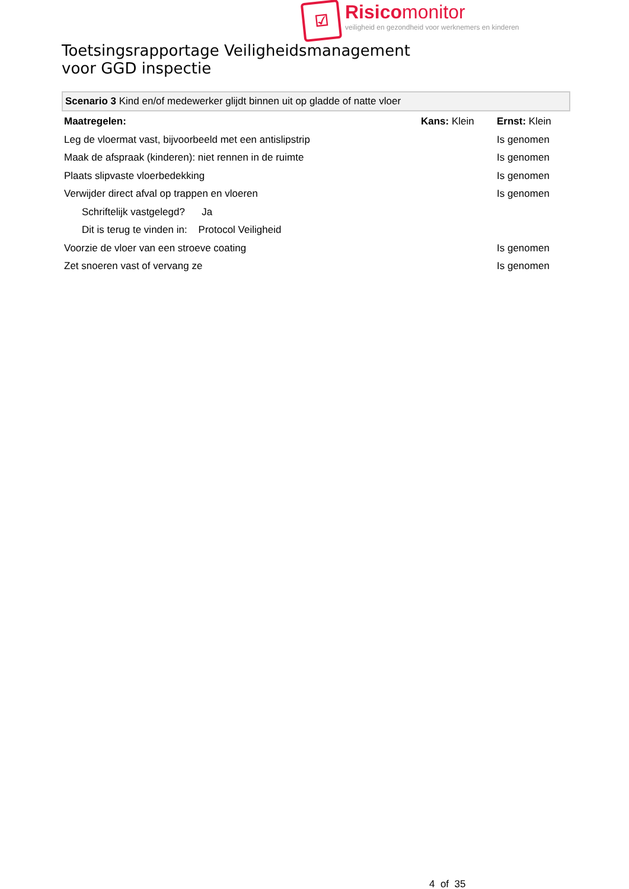☑
Risicomonitor
veiligheid en gezondheid voor werknemers en kinderen
Toetsingsrapportage Veiligheidsmanagement
voor GGD inspectie
Scenario 3 Kind en/of medewerker glijdt binnen uit op gladde of natte vloer
| Maatregelen: | | Kans: Klein | Ernst: Klein |
| Leg de vloermat vast, bijvoorbeeld met een antislipstrip | | | Is genomen |
| Maak de afspraak (kinderen): niet rennen in de ruimte | | | Is genomen |
| Plaats slipvaste vloerbedekking | | | Is genomen |
| Verwijder direct afval op trappen en vloeren | | | Is genomen |
| Schriftelijk vastgelegd? Ja | | | |
| Dit is terug te vinden in: Protocol Veiligheid | | | |
| Voorzie de vloer van een stroeve coating | | | Is genomen |
| Zet snoeren vast of vervang ze | | | Is genomen |
4 of 35